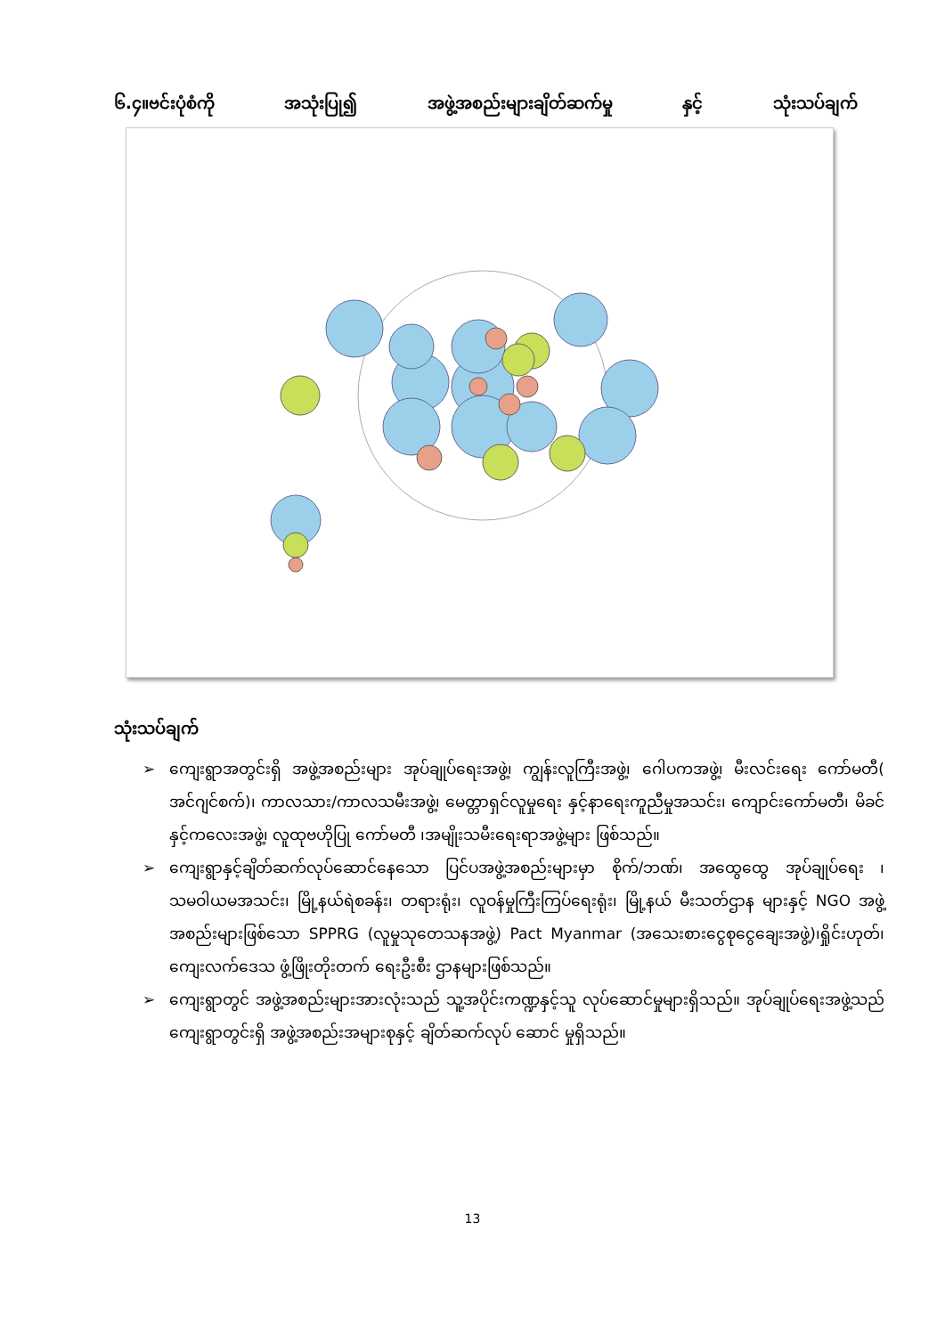၆.၄။ဗင်းပုံစံကို အသုံးပြု၍ အဖွဲ့အစည်းများချိတ်ဆက်မှု နှင့် သုံးသပ်ချက်
သုံးသပ်ချက်
➢ ကျေးရွာအတွင်းရှိ အဖွဲ့အစည်းများ အုပ်ချုပ်ရေးအဖွဲ့၊ ကျွန်းလူကြီးအဖွဲ့၊ ဂေါပကအဖွဲ့၊ မီးလင်းရေး ကော်မတီ( အင်ဂျင်စက်)၊ ကာလသား/ကာလသမီးအဖွဲ့၊ မေတ္တာရှင်လူမှုရေး နှင့်နာရေးကူညီမှုအသင်း၊ ကျောင်းကော်မတီ၊ မိခင်နှင့်ကလေးအဖွဲ့၊ လူထုဗဟိုပြု ကော်မတီ ၊အမျိုးသမီးရေးရာအဖွဲ့များ ဖြစ်သည်။
➢ ကျေးရွာနှင့်ချိတ်ဆက်လုပ်ဆောင်နေသော ပြင်ပအဖွဲ့အစည်းများမှာ စိုက်/ဘဏ်၊ အထွေထွေ အုပ်ချုပ်ရေး ၊ သမဝါယမအသင်း၊ မြို့နယ်ရဲစခန်း၊ တရားရုံး၊ လူဝန်မှုကြီးကြပ်ရေးရုံး၊ မြို့နယ် မီးသတ်ဌာန များနှင့် NGO အဖွဲ့အစည်းများဖြစ်သော SPPRG (လူမှုသုတေသနအဖွဲ့) Pact Myanmar (အသေးစားငွေစုငွေချေးအဖွဲ့)၊ရှိုင်းဟုတ်၊ ကျေးလက်ဒေသ ဖွံ့ဖြိုးတိုးတက် ရေးဦးစီး ဌာနများဖြစ်သည်။
➢ ကျေးရွာတွင် အဖွဲ့အစည်းများအားလုံးသည် သူ့အပိုင်းကဏ္ဍနှင့်သူ လုပ်ဆောင်မှုများရှိသည်။ အုပ်ချုပ်ရေးအဖွဲ့သည် ကျေးရွာတွင်းရှိ အဖွဲ့အစည်းအများစုနှင့် ချိတ်ဆက်လုပ် ဆောင် မှုရှိသည်။
13